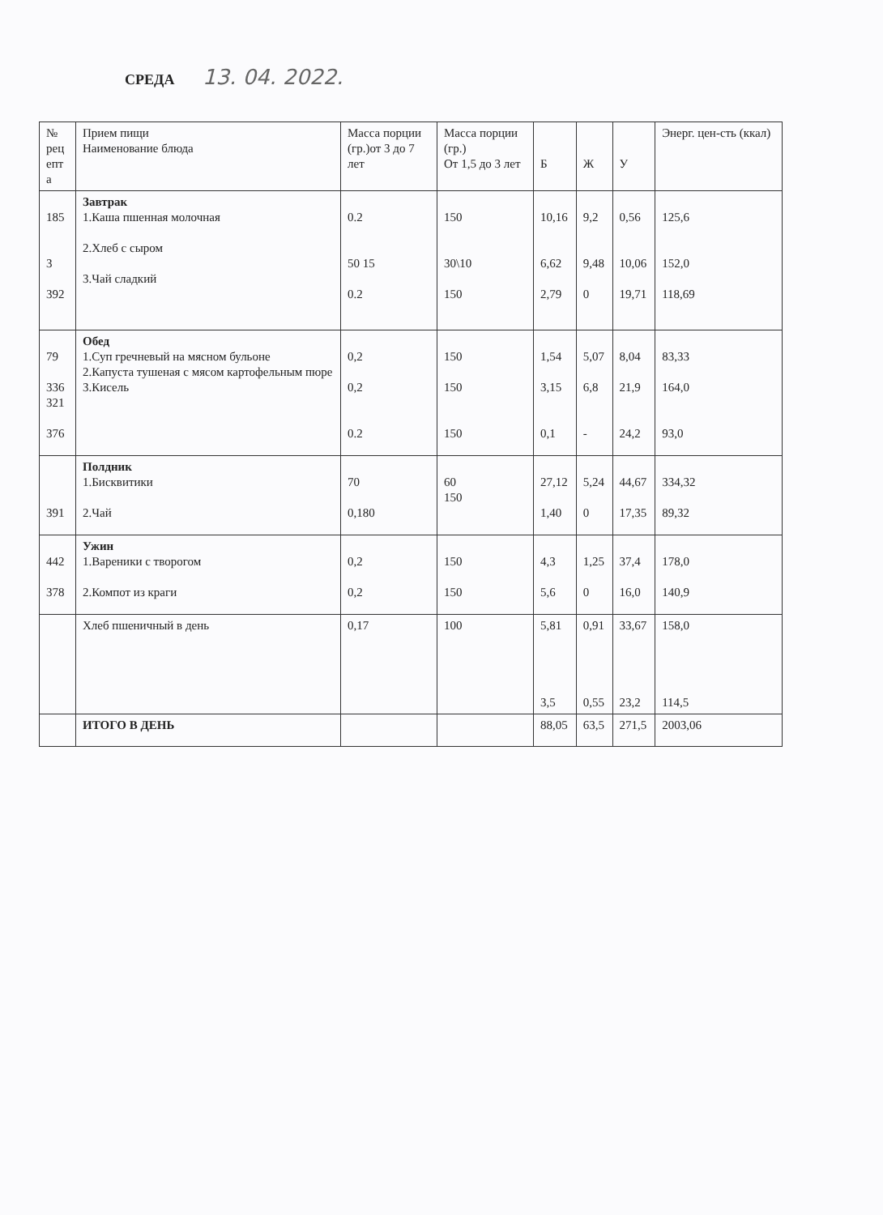СРЕДА 13. 04. 2022.
| № рец епт а | Прием пищи Наименование блюда | Масса порции (гр.)от 3 до 7 лет | Масса порции (гр.) От 1,5 до 3 лет | Б | Ж | У | Энерг. цен-сть (ккал) |
| --- | --- | --- | --- | --- | --- | --- | --- |
| 185 3 392 | Завтрак 1.Каша пшенная молочная 2.Хлеб с сыром 3.Чай сладкий | 0.2 50 15 0.2 | 150 30\10 150 | 10,16 6,62 2,79 | 9,2 9,48 0 | 0,56 10,06 19,71 | 125,6 152,0 118,69 |
| 79 336 321 376 | Обед 1.Суп гречневый на мясном бульоне 2.Капуста тушеная с мясом картофельным пюре 3.Кисель | 0,2 0,2 0.2 | 150 150 150 | 1,54 3,15 0,1 | 5,07 6,8 - | 8,04 21,9 24,2 | 83,33 164,0 93,0 |
| 391 | Полдник 1.Бисквитики 2.Чай | 70 0,180 | 60 150 | 27,12 1,40 | 5,24 0 | 44,67 17,35 | 334,32 89,32 |
| 442 378 | Ужин 1.Вареники с творогом 2.Компот из краги | 0,2 0,2 | 150 150 | 4,3 5,6 | 1,25 0 | 37,4 16,0 | 178,0 140,9 |
| | Хлеб пшеничный в день | 0,17 | 100 | 5,81 3,5 | 0,91 0,55 | 33,67 23,2 | 158,0 114,5 |
| | ИТОГО В ДЕНЬ | | | 88,05 | 63,5 | 271,5 | 2003,06 |